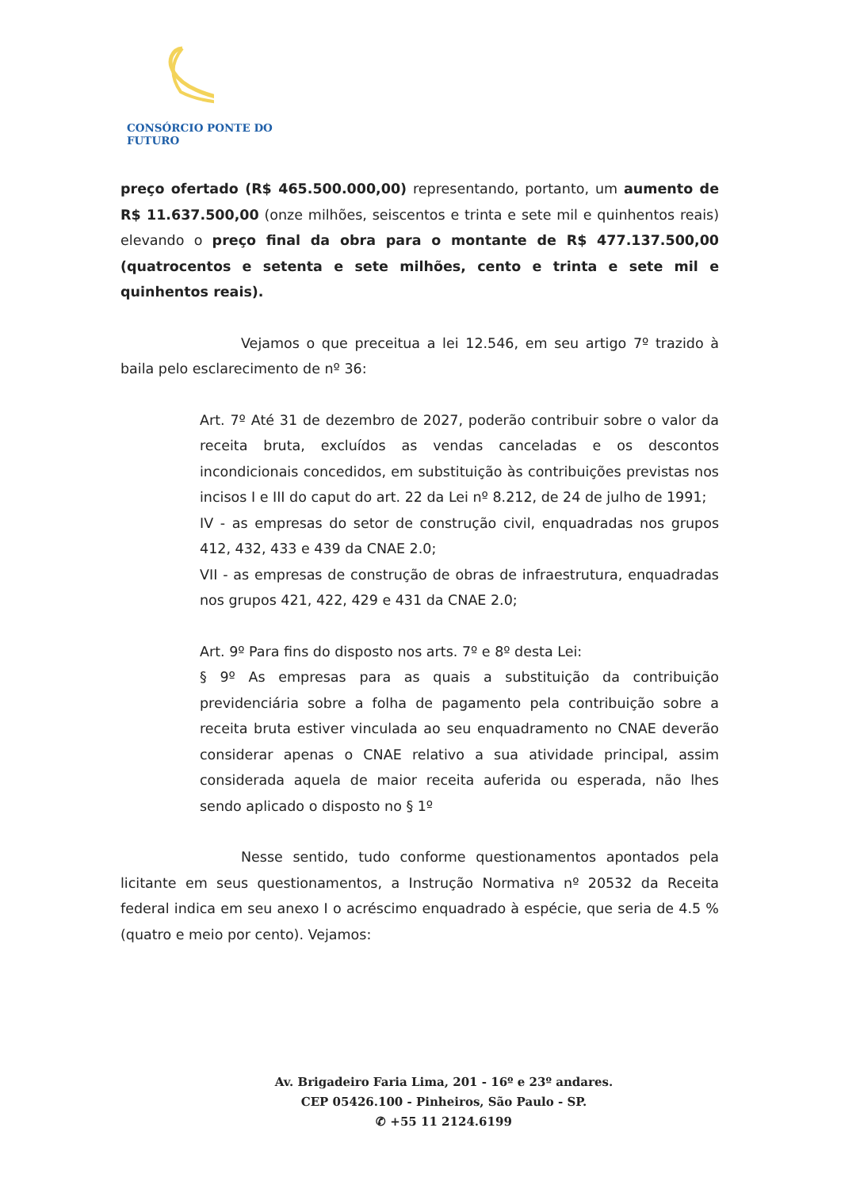CONSÓRCIO PONTE DO FUTURO
preço ofertado (R$ 465.500.000,00) representando, portanto, um aumento de R$ 11.637.500,00 (onze milhões, seiscentos e trinta e sete mil e quinhentos reais) elevando o preço final da obra para o montante de R$ 477.137.500,00 (quatrocentos e setenta e sete milhões, cento e trinta e sete mil e quinhentos reais).
Vejamos o que preceitua a lei 12.546, em seu artigo 7º trazido à baila pelo esclarecimento de nº 36:
Art. 7º Até 31 de dezembro de 2027, poderão contribuir sobre o valor da receita bruta, excluídos as vendas canceladas e os descontos incondicionais concedidos, em substituição às contribuições previstas nos incisos I e III do caput do art. 22 da Lei nº 8.212, de 24 de julho de 1991;
IV - as empresas do setor de construção civil, enquadradas nos grupos 412, 432, 433 e 439 da CNAE 2.0;
VII - as empresas de construção de obras de infraestrutura, enquadradas nos grupos 421, 422, 429 e 431 da CNAE 2.0;
Art. 9º Para fins do disposto nos arts. 7º e 8º desta Lei:
§ 9º As empresas para as quais a substituição da contribuição previdenciária sobre a folha de pagamento pela contribuição sobre a receita bruta estiver vinculada ao seu enquadramento no CNAE deverão considerar apenas o CNAE relativo a sua atividade principal, assim considerada aquela de maior receita auferida ou esperada, não lhes sendo aplicado o disposto no § 1º
Nesse sentido, tudo conforme questionamentos apontados pela licitante em seus questionamentos, a Instrução Normativa nº 20532 da Receita federal indica em seu anexo I o acréscimo enquadrado à espécie, que seria de 4.5 % (quatro e meio por cento). Vejamos:
Av. Brigadeiro Faria Lima, 201 - 16º e 23º andares.
CEP 05426.100 - Pinheiros, São Paulo - SP.
✆ +55 11 2124.6199